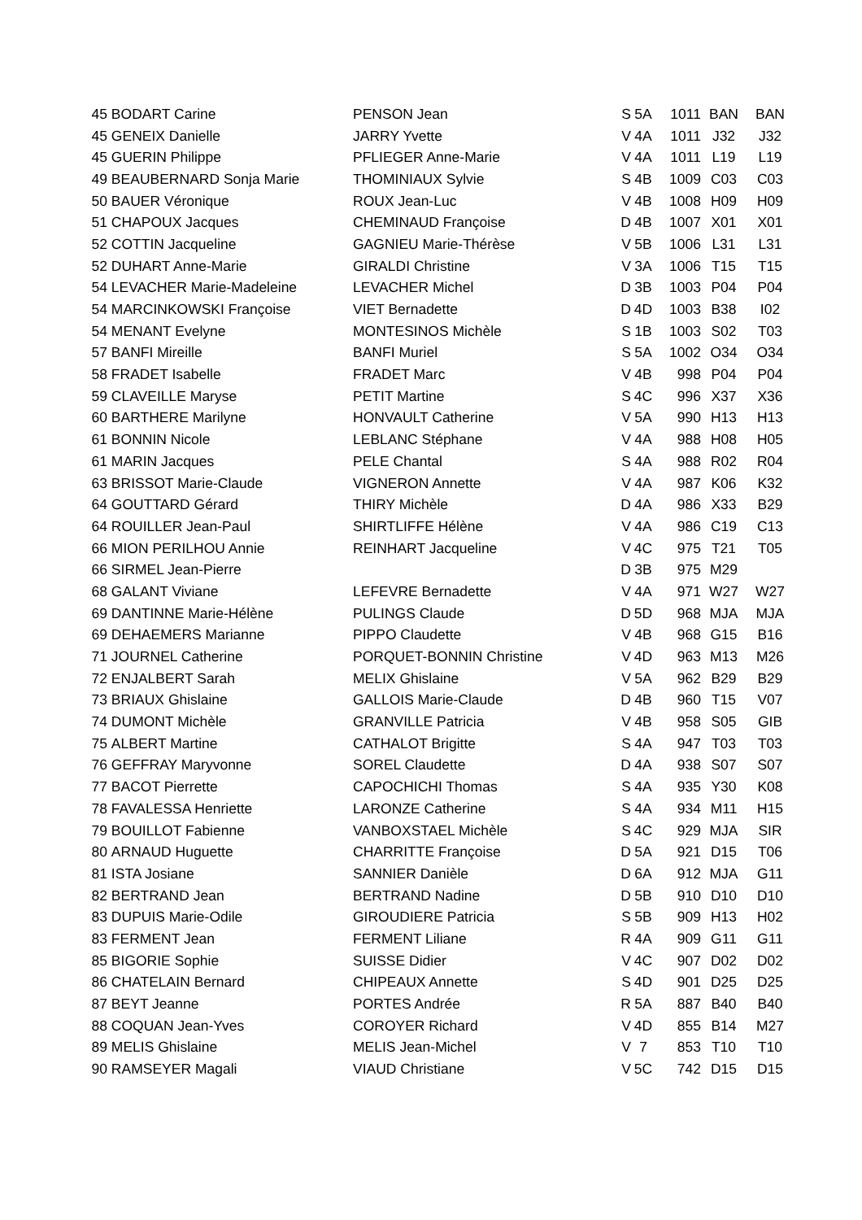| 45 | BODART Carine | PENSON Jean | S | 5A | 1011 | BAN | BAN |
| 45 | GENEIX Danielle | JARRY Yvette | V | 4A | 1011 | J32 | J32 |
| 45 | GUERIN Philippe | PFLIEGER Anne-Marie | V | 4A | 1011 | L19 | L19 |
| 49 | BEAUBERNARD Sonja Marie | THOMINIAUX Sylvie | S | 4B | 1009 | C03 | C03 |
| 50 | BAUER Véronique | ROUX Jean-Luc | V | 4B | 1008 | H09 | H09 |
| 51 | CHAPOUX Jacques | CHEMINAUD Françoise | D | 4B | 1007 | X01 | X01 |
| 52 | COTTIN Jacqueline | GAGNIEU Marie-Thérèse | V | 5B | 1006 | L31 | L31 |
| 52 | DUHART Anne-Marie | GIRALDI Christine | V | 3A | 1006 | T15 | T15 |
| 54 | LEVACHER Marie-Madeleine | LEVACHER Michel | D | 3B | 1003 | P04 | P04 |
| 54 | MARCINKOWSKI Françoise | VIET Bernadette | D | 4D | 1003 | B38 | I02 |
| 54 | MENANT Evelyne | MONTESINOS Michèle | S | 1B | 1003 | S02 | T03 |
| 57 | BANFI Mireille | BANFI Muriel | S | 5A | 1002 | O34 | O34 |
| 58 | FRADET Isabelle | FRADET Marc | V | 4B | 998 | P04 | P04 |
| 59 | CLAVEILLE Maryse | PETIT Martine | S | 4C | 996 | X37 | X36 |
| 60 | BARTHERE Marilyne | HONVAULT Catherine | V | 5A | 990 | H13 | H13 |
| 61 | BONNIN Nicole | LEBLANC Stéphane | V | 4A | 988 | H08 | H05 |
| 61 | MARIN Jacques | PELE Chantal | S | 4A | 988 | R02 | R04 |
| 63 | BRISSOT Marie-Claude | VIGNERON Annette | V | 4A | 987 | K06 | K32 |
| 64 | GOUTTARD Gérard | THIRY Michèle | D | 4A | 986 | X33 | B29 |
| 64 | ROUILLER Jean-Paul | SHIRTLIFFE Hélène | V | 4A | 986 | C19 | C13 |
| 66 | MION PERILHOU Annie | REINHART Jacqueline | V | 4C | 975 | T21 | T05 |
| 66 | SIRMEL Jean-Pierre | | D | 3B | 975 | M29 | |
| 68 | GALANT Viviane | LEFEVRE Bernadette | V | 4A | 971 | W27 | W27 |
| 69 | DANTINNE Marie-Hélène | PULINGS Claude | D | 5D | 968 | MJA | MJA |
| 69 | DEHAEMERS Marianne | PIPPO Claudette | V | 4B | 968 | G15 | B16 |
| 71 | JOURNEL Catherine | PORQUET-BONNIN Christine | V | 4D | 963 | M13 | M26 |
| 72 | ENJALBERT Sarah | MELIX Ghislaine | V | 5A | 962 | B29 | B29 |
| 73 | BRIAUX Ghislaine | GALLOIS Marie-Claude | D | 4B | 960 | T15 | V07 |
| 74 | DUMONT Michèle | GRANVILLE Patricia | V | 4B | 958 | S05 | GIB |
| 75 | ALBERT Martine | CATHALOT Brigitte | S | 4A | 947 | T03 | T03 |
| 76 | GEFFRAY Maryvonne | SOREL Claudette | D | 4A | 938 | S07 | S07 |
| 77 | BACOT Pierrette | CAPOCHICHI Thomas | S | 4A | 935 | Y30 | K08 |
| 78 | FAVALESSA Henriette | LARONZE Catherine | S | 4A | 934 | M11 | H15 |
| 79 | BOUILLOT Fabienne | VANBOXSTAEL Michèle | S | 4C | 929 | MJA | SIR |
| 80 | ARNAUD Huguette | CHARRITTE Françoise | D | 5A | 921 | D15 | T06 |
| 81 | ISTA Josiane | SANNIER Danièle | D | 6A | 912 | MJA | G11 |
| 82 | BERTRAND Jean | BERTRAND Nadine | D | 5B | 910 | D10 | D10 |
| 83 | DUPUIS Marie-Odile | GIROUDIERE Patricia | S | 5B | 909 | H13 | H02 |
| 83 | FERMENT Jean | FERMENT Liliane | R | 4A | 909 | G11 | G11 |
| 85 | BIGORIE Sophie | SUISSE Didier | V | 4C | 907 | D02 | D02 |
| 86 | CHATELAIN Bernard | CHIPEAUX Annette | S | 4D | 901 | D25 | D25 |
| 87 | BEYT Jeanne | PORTES Andrée | R | 5A | 887 | B40 | B40 |
| 88 | COQUAN Jean-Yves | COROYER Richard | V | 4D | 855 | B14 | M27 |
| 89 | MELIS Ghislaine | MELIS Jean-Michel | V | 7 | 853 | T10 | T10 |
| 90 | RAMSEYER Magali | VIAUD Christiane | V | 5C | 742 | D15 | D15 |